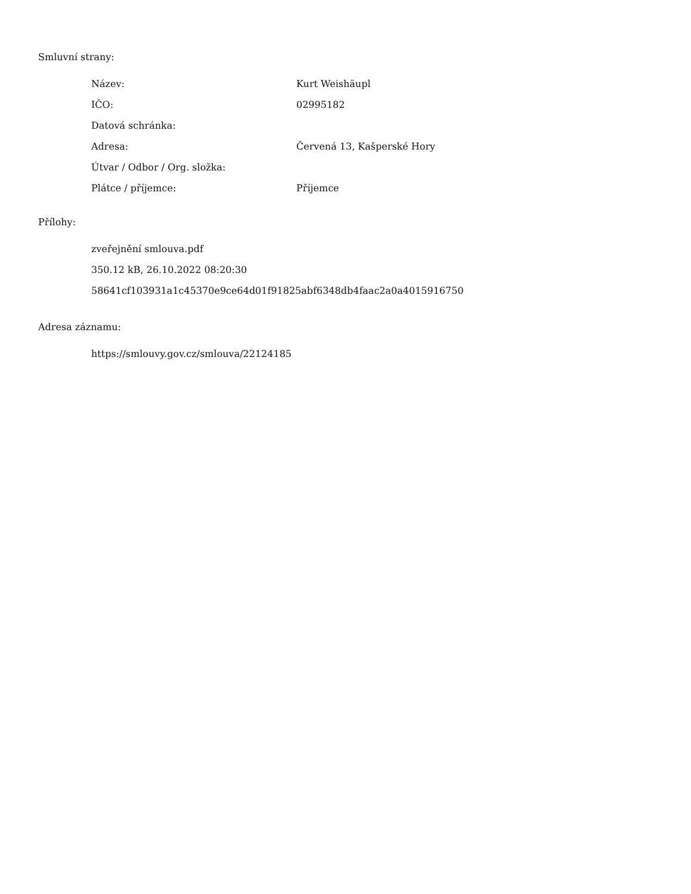Smluvní strany:
| Název: | Kurt Weishäupl |
| IČO: | 02995182 |
| Datová schránka: | |
| Adresa: | Červená 13, Kašperské Hory |
| Útvar / Odbor / Org. složka: | |
| Plátce / příjemce: | Příjemce |
Přílohy:
zveřejnění smlouva.pdf
350.12 kB, 26.10.2022 08:20:30
58641cf103931a1c45370e9ce64d01f91825abf6348db4faac2a0a4015916750
Adresa záznamu:
https://smlouvy.gov.cz/smlouva/22124185